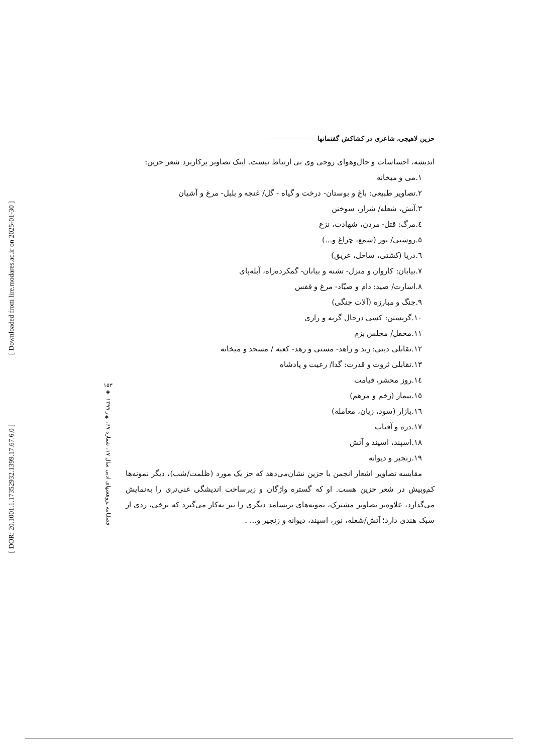[ Downloaded from lire.modares.ac.ir on 2025-01-30 ]
[ DOR: 20.1001.1.17352932.1399.17.67.6.0 ]
۱۵۳
◈
فصلنامه پژوهشهای ادبی سال ۱۷، شماره ۶۷، بهار ۱۳۹۹
حزین لاهیجی، شاعری در کشاکش گفتمانها
اندیشه، احساسات و حال‌وهوای روحی وی بی ارتباط نیست. اینک تصاویر پرکاربرد شعر حزین:
۱.می و میخانه
۲.تصاویر طبیعی: باغ و بوستان- درخت و گیاه - گل/ غنچه و بلبل- مرغ و آشیان
۳.آتش، شعله/ شرار، سوختن
٤.مرگ: قتل- مردن، شهادت، نزع
٥.روشنی/ نور (شمع، چراغ و...)
٦.دریا (کشتی، ساحل، غریق)
۷.بیابان: کاروان و منزل- تشنه و بیابان- گمکرده‌راه، آبله‌پای
۸.اسارت/ صید: دام و صیّاد- مرغ و قفس
۹.جنگ و مبارزه (آلات جنگی)
۱۰.گریستن: کسی درحال گریه و زاری
۱۱.محفل/ مجلس بزم
۱۲.تقابلی دینی: رند و زاهد- مستی و زهد- کعبه / مسجد و میخانه
۱۳.تقابلی ثروت و قدرت: گدا/ رعیت و پادشاه
١٤.روز محشر، قیامت
۱٥.بیمار (زخم و مرهم)
١٦.بازار (سود، زیان، معامله)
۱۷.ذره و آفتاب
۱۸.اسپند، اسپند و آتش
۱۹.زنجیر و دیوانه
مقایسه تصاویر اشعار انجمن با حزین نشان‌می‌دهد که جز یک مورد (ظلمت/شب)، دیگر نمونه‌ها کم‌وبیش در شعر حزین هست. او که گستره واژگان و زیرساخت اندیشگی غنی‌تری را به‌نمایش می‌گذارد، علاوه‌بر تصاویر مشترک، نمونه‌های پربسامد دیگری را نیز به‌کار می‌گیرد که برخی، ردی از سبک هندی دارد؛ آتش/شعله، نور، اسپند، دیوانه و زنجیر و... .